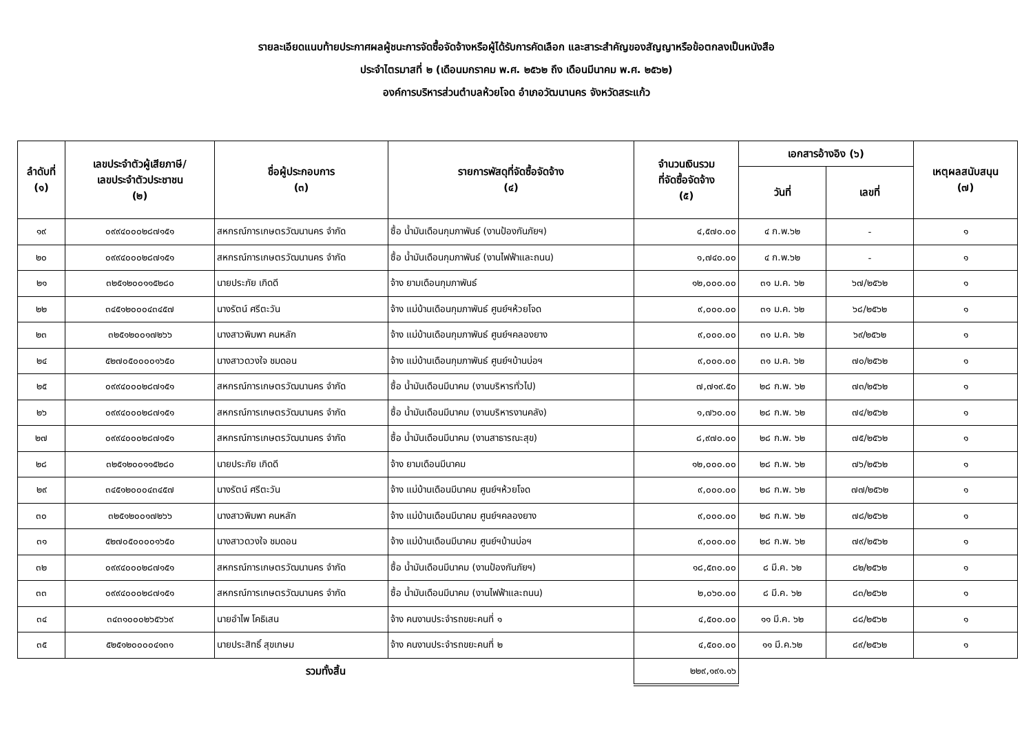รายละเอียดแนบท้ายประกาศผลผู้ชนะการจัดซื้อจัดจ้างหรือผู้ได้รับการคัดเลือก และสาระสำคัญของสัญญาหรือข้อตกลงเป็นหนังสือ
ประจำไตรมาสที่ ๒ (เดือนมกราคม พ.ศ. ๒๕๖๒ ถึง เดือนมีนาคม พ.ศ. ๒๕๖๒)
องค์การบริหารส่วนตำบลห้วยโจด อำเภอวัฒนานคร จังหวัดสระแก้ว
| ลำดับที่ (๑) | เลขประจำตัวผู้เสียภาษี/ เลขประจำตัวประชาชน (๒) | ชื่อผู้ประกอบการ (๓) | รายการพัสดุที่จัดซื้อจัดจ้าง (๔) | จำนวนเงินรวม ที่จัดซื้อจัดจ้าง (๕) | เอกสารอ้างอิง (๖) | | เหตุผลสนับสนุน (๗) |
| --- | --- | --- | --- | --- | --- | --- | --- |
| | | | | | วันที่ | เลขที่ | |
| ๑๙ | ๐๙๙๔๐๐๐๒๘๗๑๕๑ | สหกรณ์การเกษตรวัฒนานคร จำกัด | ซื้อ น้ำมันเดือนกุมภาพันธ์ (งานป้องกันภัยฯ) | ๔,๕๗๐.๐๐ | ๔ ก.พ.๖๒ | - | ๑ |
| ๒๐ | ๐๙๙๔๐๐๐๒๘๗๑๕๑ | สหกรณ์การเกษตรวัฒนานคร จำกัด | ซื้อ น้ำมันเดือนกุมภาพันธ์ (งานไฟฟ้าและถนน) | ๑,๗๔๐.๐๐ | ๔ ก.พ.๖๒ | - | ๑ |
| ๒๑ | ๓๒๕๑๒๐๐๑๑๕๒๘๐ | นายประภัย เกิดดี | จ้าง ยามเดือนกุมภาพันธ์ | ๑๒,๐๐๐.๐๐ | ๓๑ ม.ค. ๖๒ | ๖๗/๒๕๖๒ | ๑ |
| ๒๒ | ๓๔๕๑๒๐๐๐๔๓๔๕๗ | นางรัตน์ ศรีตะวัน | จ้าง แม่บ้านเดือนกุมภาพันธ์ ศูนย์ฯห้วยโจด | ๙,๐๐๐.๐๐ | ๓๑ ม.ค. ๖๒ | ๖๘/๒๕๖๒ | ๑ |
| ๒๓ | ๓๒๕๑๒๐๐๑๗๒๖๖ | นางสาวพิมพา คนหลัก | จ้าง แม่บ้านเดือนกุมภาพันธ์ ศูนย์ฯคลองยาง | ๙,๐๐๐.๐๐ | ๓๑ ม.ค. ๖๒ | ๖๙/๒๕๖๒ | ๑ |
| ๒๔ | ๕๒๗๐๕๐๐๐๐๑๖๕๐ | นางสาวดวงใจ ชมดอน | จ้าง แม่บ้านเดือนกุมภาพันธ์ ศูนย์ฯบ้านบ่อฯ | ๙,๐๐๐.๐๐ | ๓๑ ม.ค. ๖๒ | ๗๐/๒๕๖๒ | ๑ |
| ๒๕ | ๐๙๙๔๐๐๐๒๘๗๑๕๑ | สหกรณ์การเกษตรวัฒนานคร จำกัด | ซื้อ น้ำมันเดือนมีนาคม (งานบริหารทั่วไป) | ๗,๗๑๙.๕๐ | ๒๘ ก.พ. ๖๒ | ๗๓/๒๕๖๒ | ๑ |
| ๒๖ | ๐๙๙๔๐๐๐๒๘๗๑๕๑ | สหกรณ์การเกษตรวัฒนานคร จำกัด | ซื้อ น้ำมันเดือนมีนาคม (งานบริหารงานคลัง) | ๑,๗๖๐.๐๐ | ๒๘ ก.พ. ๖๒ | ๗๔/๒๕๖๒ | ๑ |
| ๒๗ | ๐๙๙๔๐๐๐๒๘๗๑๕๑ | สหกรณ์การเกษตรวัฒนานคร จำกัด | ซื้อ น้ำมันเดือนมีนาคม (งานสาธารณะสุข) | ๘,๙๗๐.๐๐ | ๒๘ ก.พ. ๖๒ | ๗๕/๒๕๖๒ | ๑ |
| ๒๘ | ๓๒๕๑๒๐๐๑๑๕๒๘๐ | นายประภัย เกิดดี | จ้าง ยามเดือนมีนาคม | ๑๒,๐๐๐.๐๐ | ๒๘ ก.พ. ๖๒ | ๗๖/๒๕๖๒ | ๑ |
| ๒๙ | ๓๔๕๑๒๐๐๐๔๓๔๕๗ | นางรัตน์ ศรีตะวัน | จ้าง แม่บ้านเดือนมีนาคม ศูนย์ฯห้วยโจด | ๙,๐๐๐.๐๐ | ๒๘ ก.พ. ๖๒ | ๗๗/๒๕๖๒ | ๑ |
| ๓๐ | ๓๒๕๑๒๐๐๑๗๒๖๖ | นางสาวพิมพา คนหลัก | จ้าง แม่บ้านเดือนมีนาคม ศูนย์ฯคลองยาง | ๙,๐๐๐.๐๐ | ๒๘ ก.พ. ๖๒ | ๗๘/๒๕๖๒ | ๑ |
| ๓๑ | ๕๒๗๐๕๐๐๐๐๑๖๕๐ | นางสาวดวงใจ ชมดอน | จ้าง แม่บ้านเดือนมีนาคม ศูนย์ฯบ้านบ่อฯ | ๙,๐๐๐.๐๐ | ๒๘ ก.พ. ๖๒ | ๗๙/๒๕๖๒ | ๑ |
| ๓๒ | ๐๙๙๔๐๐๐๒๘๗๑๕๑ | สหกรณ์การเกษตรวัฒนานคร จำกัด | ซื้อ น้ำมันเดือนมีนาคม (งานป้องกันภัยฯ) | ๑๘,๕๓๐.๐๐ | ๘ มี.ค. ๖๒ | ๘๒/๒๕๖๒ | ๑ |
| ๓๓ | ๐๙๙๔๐๐๐๒๘๗๑๕๑ | สหกรณ์การเกษตรวัฒนานคร จำกัด | ซื้อ น้ำมันเดือนมีนาคม (งานไฟฟ้าและถนน) | ๒,๐๖๐.๐๐ | ๘ มี.ค. ๖๒ | ๘๓/๒๕๖๒ | ๑ |
| ๓๔ | ๓๔๓๑๐๐๐๒๖๕๖๖๙ | นายอำไพ โคธิเสน | จ้าง คนงานประจำรถขยะคนที่ ๑ | ๔,๕๐๐.๐๐ | ๑๑ มี.ค. ๖๒ | ๘๘/๒๕๖๒ | ๑ |
| ๓๕ | ๕๒๕๑๒๐๐๐๐๔๑๓๑ | นายประสิทธิ์ สุขเกษม | จ้าง คนงานประจำรถขยะคนที่ ๒ | ๔,๕๐๐.๐๐ | ๑๑ มี.ค.๖๒ | ๘๙/๒๕๖๒ | ๑ |
| รวมทั้งสิ้น | | | | ๒๒๙,๑๙๑.๑๖ | | | |